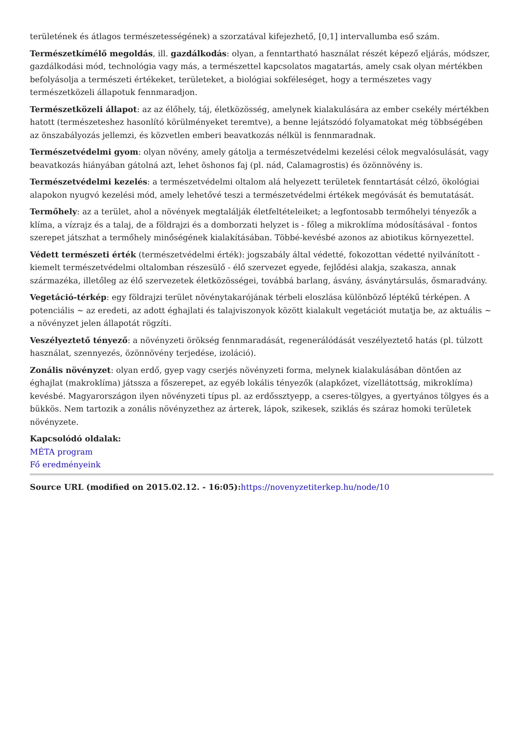területének és átlagos természetességének) a szorzatával kifejezhető, [0,1] intervallumba eső szám.
Természetkímélő megoldás, ill. gazdálkodás: olyan, a fenntartható használat részét képező eljárás, módszer, gazdálkodási mód, technológia vagy más, a természettel kapcsolatos magatartás, amely csak olyan mértékben befolyásolja a természeti értékeket, területeket, a biológiai sokféleséget, hogy a természetes vagy természetközeli állapotuk fennmaradjon.
Természetközeli állapot: az az élőhely, táj, életközösség, amelynek kialakulására az ember csekély mértékben hatott (természeteshez hasonlító körülményeket teremtve), a benne lejátszódó folyamatokat még többségében az önszabályozás jellemzi, és közvetlen emberi beavatkozás nélkül is fennmaradnak.
Természetvédelmi gyom: olyan növény, amely gátolja a természetvédelmi kezelési célok megvalósulását, vagy beavatkozás hiányában gátolná azt, lehet õshonos faj (pl. nád, Calamagrostis) és özönnövény is.
Természetvédelmi kezelés: a természetvédelmi oltalom alá helyezett területek fenntartását célzó, ökológiai alapokon nyugvó kezelési mód, amely lehetővé teszi a természetvédelmi értékek megóvását és bemutatását.
Termőhely: az a terület, ahol a növények megtalálják életfeltételeiket; a legfontosabb termőhelyi tényezők a klíma, a vízrajz és a talaj, de a földrajzi és a domborzati helyzet is - főleg a mikroklíma módosításával - fontos szerepet játszhat a termőhely minőségének kialakításában. Többé-kevésbé azonos az abiotikus környezettel.
Védett természeti érték (természetvédelmi érték): jogszabály által védetté, fokozottan védetté nyilvánított - kiemelt természetvédelmi oltalomban részesülő - élő szervezet egyede, fejlődési alakja, szakasza, annak származéka, illetőleg az élő szervezetek életközösségei, továbbá barlang, ásvány, ásványtársulás, ősmaradvány.
Vegetáció-térkép: egy földrajzi terület növénytakarójának térbeli eloszlása különböző léptékű térképen. A potenciális ~ az eredeti, az adott éghajlati és talajviszonyok között kialakult vegetációt mutatja be, az aktuális ~ a növényzet jelen állapotát rögzíti.
Veszélyeztető tényező: a növényzeti örökség fennmaradását, regenerálódását veszélyeztető hatás (pl. túlzott használat, szennyezés, özönnövény terjedése, izoláció).
Zonális növényzet: olyan erdő, gyep vagy cserjés növényzeti forma, melynek kialakulásában döntően az éghajlat (makroklíma) játssza a főszerepet, az egyéb lokális tényezők (alapkőzet, vízellátottság, mikroklíma) kevésbé. Magyarországon ilyen növényzeti típus pl. az erdőssztyepp, a cseres-tölgyes, a gyertyános tölgyes és a bükkös. Nem tartozik a zonális növényzethez az árterek, lápok, szikesek, sziklás és száraz homoki területek növényzete.
Kapcsolódó oldalak:
MÉTA program
Fő eredményeink
Source URL (modified on 2015.02.12. - 16:05): https://novenyzetiterkep.hu/node/10